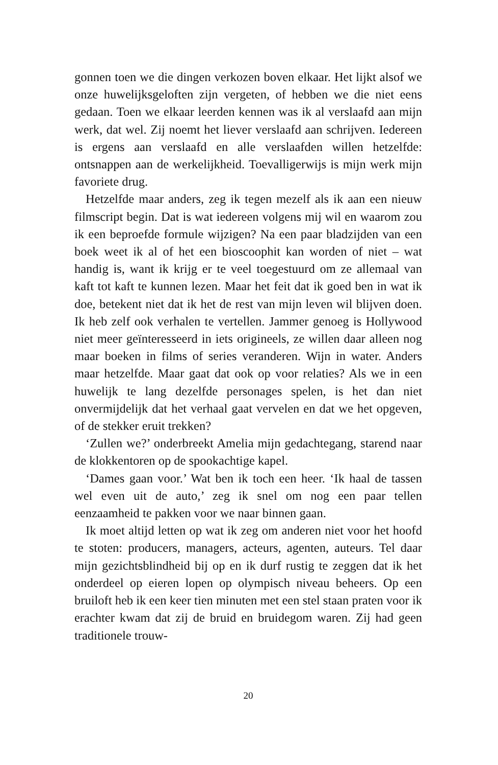gonnen toen we die dingen verkozen boven elkaar. Het lijkt alsof we onze huwelijksgeloften zijn vergeten, of hebben we die niet eens gedaan. Toen we elkaar leerden kennen was ik al verslaafd aan mijn werk, dat wel. Zij noemt het liever verslaafd aan schrijven. Iedereen is ergens aan verslaafd en alle verslaafden willen hetzelfde: ontsnappen aan de werkelijkheid. Toevalligerwijs is mijn werk mijn favoriete drug.
Hetzelfde maar anders, zeg ik tegen mezelf als ik aan een nieuw filmscript begin. Dat is wat iedereen volgens mij wil en waarom zou ik een beproefde formule wijzigen? Na een paar bladzijden van een boek weet ik al of het een bioscoophit kan worden of niet – wat handig is, want ik krijg er te veel toegestuurd om ze allemaal van kaft tot kaft te kunnen lezen. Maar het feit dat ik goed ben in wat ik doe, betekent niet dat ik het de rest van mijn leven wil blijven doen. Ik heb zelf ook verhalen te vertellen. Jammer genoeg is Hollywood niet meer geïnteresseerd in iets origineels, ze willen daar alleen nog maar boeken in films of series veranderen. Wijn in water. Anders maar hetzelfde. Maar gaat dat ook op voor relaties? Als we in een huwelijk te lang dezelfde personages spelen, is het dan niet onvermijdelijk dat het verhaal gaat vervelen en dat we het opgeven, of de stekker eruit trekken?
‘Zullen we?’ onderbreekt Amelia mijn gedachtegang, starend naar de klokkentoren op de spookachtige kapel.
‘Dames gaan voor.’ Wat ben ik toch een heer. ‘Ik haal de tassen wel even uit de auto,’ zeg ik snel om nog een paar tellen eenzaamheid te pakken voor we naar binnen gaan.
Ik moet altijd letten op wat ik zeg om anderen niet voor het hoofd te stoten: producers, managers, acteurs, agenten, auteurs. Tel daar mijn gezichtsblindheid bij op en ik durf rustig te zeggen dat ik het onderdeel op eieren lopen op olympisch niveau beheers. Op een bruiloft heb ik een keer tien minuten met een stel staan praten voor ik erachter kwam dat zij de bruid en bruidegom waren. Zij had geen traditionele trouw-
20